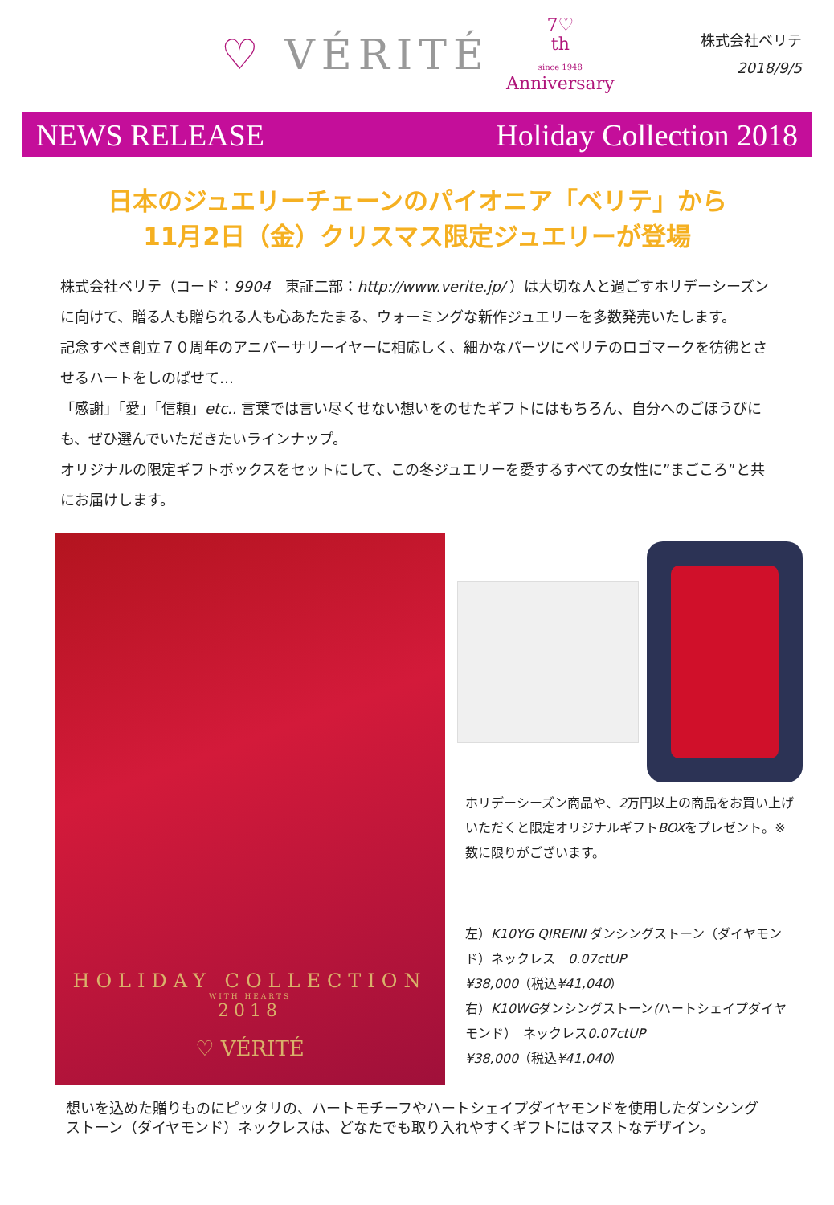♡ VÉRITÉ
7♡
th
since 1948
Anniversary
株式会社ベリテ
2018/9/5
NEWS RELEASE Holiday Collection 2018
日本のジュエリーチェーンのパイオニア「ベリテ」から
11月2日（金）クリスマス限定ジュエリーが登場
株式会社ベリテ（コード：9904　東証二部：http://www.verite.jp/ ）は大切な人と過ごすホリデーシーズンに向けて、贈る人も贈られる人も心あたたまる、ウォーミングな新作ジュエリーを多数発売いたします。
記念すべき創立７０周年のアニバーサリーイヤーに相応しく、細かなパーツにベリテのロゴマークを彷彿とさせるハートをしのばせて…
「感謝」「愛」「信頼」etc.. 言葉では言い尽くせない想いをのせたギフトにはもちろん、自分へのごほうびにも、ぜひ選んでいただきたいラインナップ。
オリジナルの限定ギフトボックスをセットにして、この冬ジュエリーを愛するすべての女性に”まごころ”と共にお届けします。
HOLIDAY COLLECTION
WITH HEARTS
2018
♡ VÉRITÉ
ホリデーシーズン商品や、2万円以上の商品をお買い上げいただくと限定オリジナルギフトBOXをプレゼント。※数に限りがございます。
左）K10YG QIREINI ダンシングストーン（ダイヤモンド）ネックレス　0.07ctUP
¥38,000（税込¥41,040）
右）K10WGダンシングストーン(ハートシェイプダイヤモンド）　ネックレス0.07ctUP
¥38,000（税込¥41,040）
想いを込めた贈りものにピッタリの、ハートモチーフやハートシェイプダイヤモンドを使用したダンシングストーン（ダイヤモンド）ネックレスは、どなたでも取り入れやすくギフトにはマストなデザイン。